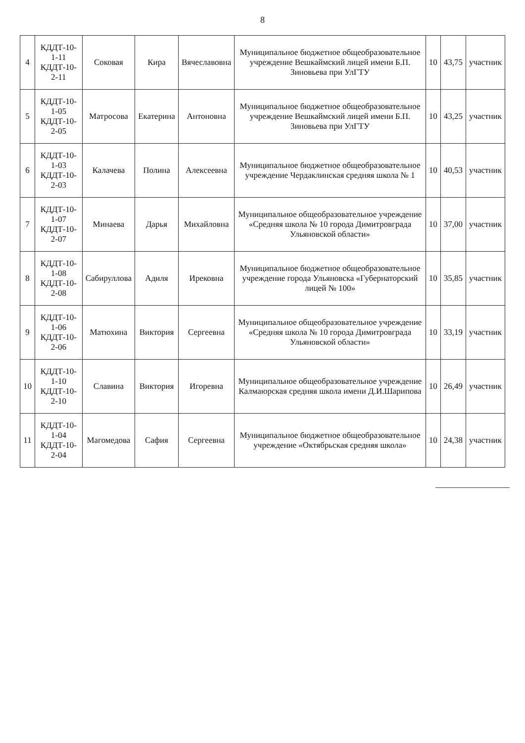8
| 4 | КДДТ-10-1-11 КДДТ-10-2-11 | Соковая | Кира | Вячеславовна | Муниципальное бюджетное общеобразовательное учреждение Вешкаймский лицей имени Б.П. Зиновьева при УлГТУ | 10 | 43,75 | участник |
| 5 | КДДТ-10-1-05 КДДТ-10-2-05 | Матросова | Екатерина | Антоновна | Муниципальное бюджетное общеобразовательное учреждение Вешкаймский лицей имени Б.П. Зиновьева при УлГТУ | 10 | 43,25 | участник |
| 6 | КДДТ-10-1-03 КДДТ-10-2-03 | Калачева | Полина | Алексеевна | Муниципальное бюджетное общеобразовательное учреждение Чердаклинская средняя школа № 1 | 10 | 40,53 | участник |
| 7 | КДДТ-10-1-07 КДДТ-10-2-07 | Минаева | Дарья | Михайловна | Муниципальное общеобразовательное учреждение «Средняя школа № 10 города Димитровграда Ульяновской области» | 10 | 37,00 | участник |
| 8 | КДДТ-10-1-08 КДДТ-10-2-08 | Сабируллова | Адиля | Ирековна | Муниципальное бюджетное общеобразовательное учреждение города Ульяновска «Губернаторский лицей № 100» | 10 | 35,85 | участник |
| 9 | КДДТ-10-1-06 КДДТ-10-2-06 | Матюхина | Виктория | Сергеевна | Муниципальное общеобразовательное учреждение «Средняя школа № 10 города Димитровграда Ульяновской области» | 10 | 33,19 | участник |
| 10 | КДДТ-10-1-10 КДДТ-10-2-10 | Славина | Виктория | Игоревна | Муниципальное общеобразовательное учреждение Калмаюрская средняя школа имени Д.И.Шарипова | 10 | 26,49 | участник |
| 11 | КДДТ-10-1-04 КДДТ-10-2-04 | Магомедова | Сафия | Сергеевна | Муниципальное бюджетное общеобразовательное учреждение «Октябрьская средняя школа» | 10 | 24,38 | участник |